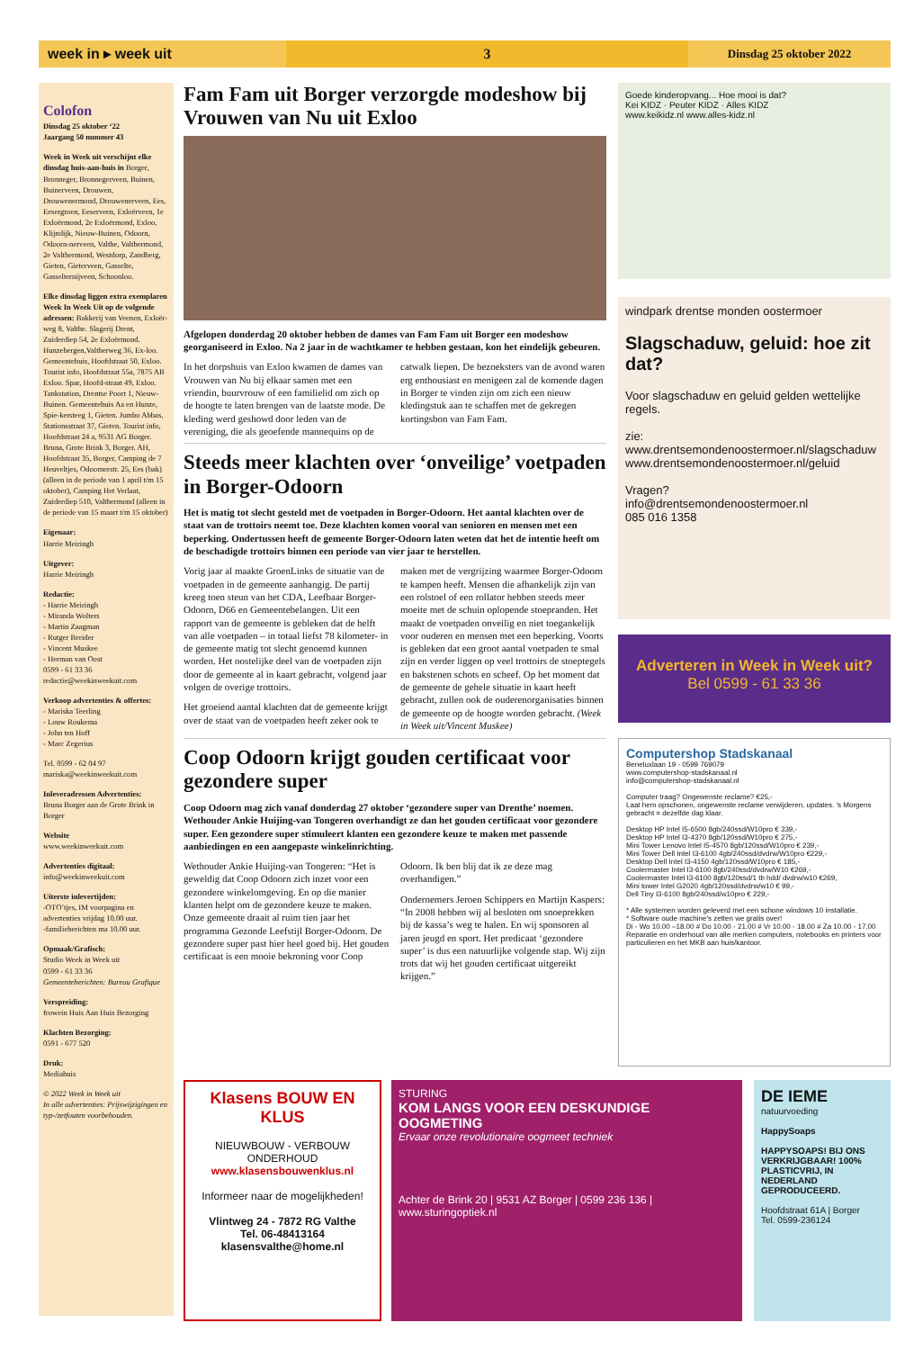week in ▸ week uit
3
Dinsdag 25 oktober 2022
Colofon
Dinsdag 25 oktober ‘22
Jaargang 50 nummer 43
Week in Week uit verschijnt elke dinsdag huis-aan-huis in Borger, Bronneger, Bronnegerveen, Buinen, Buinerveen, Drouwen, Drouwenermond, Drouwenerveen, Ees, Eesergroen, Eeserveen, Exloërveen, 1e Exloërmond, 2e Exloërmond, Exloo, Klijndijk, Nieuw-Buinen, Odoorn, Odoorn-nerveen, Valthe, Valthermond, 2e Valthermond, Westdorp, Zandberg, Gieten, Gieterveen, Gasselte, Gasselternijveen, Schoonloo.
Elke dinsdag liggen extra exemplaren Week In Week Uit op de volgende adressen: Bakkerij van Veenen, Exloër-weg 8, Valthe. Slagerij Drent, Zuiderdiep 54, 2e Exloërmond. Hunzebergen,Valtherweg 36, Ex-loo. Gemeentehuis, Hoofdstraat 50, Exloo. Tourist info, Hoofdstraat 55a, 7875 AB Exloo. Spar, Hoofd-straat 49, Exloo. Tankstation, Drentse Poort 1, Nieuw-Buinen. Gemeentehuis Aa en Hunze, Spie-kersteeg 1, Gieten. Jumbo Abbas, Stationsstraat 37, Gieten. Tourist info, Hoofdstraat 24 a, 9531 AG Borger. Bruna, Grote Brink 3, Borger. AH, Hoofdstraat 35, Borger, Camping de 7 Heuveltjes, Odoornerstr. 25, Ees (bak) (alleen in de periode van 1 april t/m 15 oktober), Camping Het Verlaat, Zuiderdiep 510, Valthermond (alleen in de periode van 15 maart t/m 15 oktober)
Eigenaar:
Harrie Meiringh
Uitgever:
Harrie Meiringh
Redactie:
- Harrie Meiringh
- Miranda Wolters
- Martin Zaagman
- Rutger Breider
- Vincent Muskee
- Herman van Oost
0599 - 61 33 36
redactie@weekinweekuit.com
Verkoop advertenties & offertes:
- Mariska Teerling
- Louw Roukema
- John ten Hoff
- Marc Zegerius
Tel. 0599 - 62 04 97
mariska@weekinweekuit.com
Inleveradressen Advertenties:
Bruna Borger aan de Grote Brink in Borger
Website
www.weekinweekuit.com
Advertenties digitaal:
info@weekinweekuit.com
Uiterste inlevertijden:
-OTO’tjes, IM voorpagina en advertenties vrijdag 10.00 uur.
-familieberichten ma 10.00 uur.
Opmaak/Grafisch:
Studio Week in Week uit
0599 - 61 33 36
Gemeenteberichten: Bureau Grafique
Verspreiding:
frowein Huis Aan Huis Bezorging
Klachten Bezorging:
0591 - 677 520
Druk:
Mediahuis
© 2022 Week in Week uit
In alle advertenties: Prijswijzigingen en typ-/zetfouten voorbehouden.
Fam Fam uit Borger verzorgde modeshow bij Vrouwen van Nu uit Exloo
Afgelopen donderdag 20 oktober hebben de dames van Fam Fam uit Borger een modeshow georganiseerd in Exloo. Na 2 jaar in de wachtkamer te hebben gestaan, kon het eindelijk gebeuren.
In het dorpshuis van Exloo kwamen de dames van Vrouwen van Nu bij elkaar samen met een vriendin, buurvrouw of een familielid om zich op de hoogte te laten brengen van de laatste mode. De kleding werd geshowd door leden van de vereniging, die als geoefende mannequins op de catwalk liepen. De bezoeksters van de avond waren erg enthousiast en menigeen zal de komende dagen in Borger te vinden zijn om zich een nieuw kledingstuk aan te schaffen met de gekregen kortingsbon van Fam Fam.
Steeds meer klachten over ‘onveilige’ voetpaden in Borger-Odoorn
Het is matig tot slecht gesteld met de voetpaden in Borger-Odoorn. Het aantal klachten over de staat van de trottoirs neemt toe. Deze klachten komen vooral van senioren en mensen met een beperking. Ondertussen heeft de gemeente Borger-Odoorn laten weten dat het de intentie heeft om de beschadigde trottoirs binnen een periode van vier jaar te herstellen.
Vorig jaar al maakte GroenLinks de situatie van de voetpaden in de gemeente aanhangig. De partij kreeg toen steun van het CDA, Leefbaar Borger-Odoorn, D66 en Gemeentebelangen. Uit een rapport van de gemeente is gebleken dat de helft van alle voetpaden – in totaal liefst 78 kilometer- in de gemeente matig tot slecht genoemd kunnen worden. Het oostelijke deel van de voetpaden zijn door de gemeente al in kaart gebracht, volgend jaar volgen de overige trottoirs.
Het groeiend aantal klachten dat de gemeente krijgt over de staat van de voetpaden heeft zeker ook te maken met de vergrijzing waarmee Borger-Odoorn te kampen heeft. Mensen die afhankelijk zijn van een rolstoel of een rollator hebben steeds meer moeite met de schuin oplopende stoepranden. Het maakt de voetpaden onveilig en niet toegankelijk voor ouderen en mensen met een beperking. Voorts is gebleken dat een groot aantal voetpaden te smal zijn en verder liggen op veel trottoirs de stoeptegels en bakstenen schots en scheef. Op het moment dat de gemeente de gehele situatie in kaart heeft gebracht, zullen ook de ouderenorganisaties binnen de gemeente op de hoogte worden gebracht. (Week in Week uit/Vincent Muskee)
Coop Odoorn krijgt gouden certificaat voor gezondere super
Coop Odoorn mag zich vanaf donderdag 27 oktober ‘gezondere super van Drenthe’ noemen. Wethouder Ankie Huijing-van Tongeren overhandigt ze dan het gouden certificaat voor gezondere super. Een gezondere super stimuleert klanten een gezondere keuze te maken met passende aanbiedingen en een aangepaste winkelinrichting.
Wethouder Ankie Huijing-van Tongeren: “Het is geweldig dat Coop Odoorn zich inzet voor een gezondere winkelomgeving. En op die manier klanten helpt om de gezondere keuze te maken. Onze gemeente draait al ruim tien jaar het programma Gezonde Leefstijl Borger-Odoorn. De gezondere super past hier heel goed bij. Het gouden certificaat is een mooie bekroning voor Coop Odoorn. Ik ben blij dat ik ze deze mag overhandigen.”
Ondernemers Jeroen Schippers en Martijn Kaspers: “In 2008 hebben wij al besloten om snoeprekken bij de kassa’s weg te halen. En wij sponsoren al jaren jeugd en sport. Het predicaat ‘gezondere super’ is dus een natuurlijke volgende stap. Wij zijn trots dat wij het gouden certificaat uitgereikt krijgen.”
Goede kinderopvang... Hoe mooi is dat?
Kei KIDZ · Peuter KIDZ · Alles KIDZ
www.keikidz.nl www.alles-kidz.nl
windpark drentse monden oostermoer
Slagschaduw, geluid: hoe zit dat?
Voor slagschaduw en geluid gelden wettelijke regels.
zie:
www.drentsemondenoostermoer.nl/slagschaduw
www.drentsemondenoostermoer.nl/geluid
Vragen?
info@drentsemondenoostermoer.nl
085 016 1358
Adverteren in Week in Week uit?
Bel 0599 - 61 33 36
Computershop Stadskanaal
Beneluxlaan 19 - 0599 769079
www.computershop-stadskanaal.nl
info@computershop-stadskanaal.nl
Computer traag? Ongewenste reclame? €25,-
Laat hem opschonen, ongewenste reclame verwijderen, updates. ’s Morgens gebracht = dezelfde dag klaar.
Desktop HP Intel I5-6500 8gb/240ssd/W10pro € 339,-
Desktop HP Intel I3-4370 8gb/120ssd/W10pro € 275,-
Mini Tower Lenovo Intel I5-4570 8gb/120ssd/W10pro € 239,-
Mini Tower Dell Intel I3-6100 4gb/240ssd/dvdrw/W10pro €229,-
Desktop Dell Intel I3-4150 4gb/120ssd/W10pro € 185,-
Coolermaster Intel I3-6100 8gb/240ssd/dvdrw/W10 €269,-
Coolermaster Intel I3-6100 8gb/120ssd/1 tb hdd/ dvdrw/w10 €269,
Mini tower Intel G2020 4gb/120ssd/dvdrw/w10 € 99,-
Dell Tiny I3-6100 8gb/240ssd/w10pro € 229,-
* Alle systemen worden geleverd met een schone windows 10 installatie.
* Software oude machine's zetten we gratis over!
Di - Wo 10.00 –18.00 # Do 10.00 - 21.00 # Vr 10.00 - 18.00 # Za 10.00 - 17.00
Reparatie en onderhoud van alle merken computers, notebooks en printers voor particulieren en het MKB aan huis/kantoor.
Klasens BOUW EN KLUS
NIEUWBOUW - VERBOUW
ONDERHOUD
www.klasensbouwenklus.nl
Informeer naar de mogelijkheden!
Vlintweg 24 - 7872 RG Valthe
Tel. 06-48413164
klasensvalthe@home.nl
STURING
KOM LANGS VOOR EEN DESKUNDIGE OOGMETING
Ervaar onze revolutionaire oogmeet techniek
Achter de Brink 20 | 9531 AZ Borger | 0599 236 136 | www.sturingoptiek.nl
DE IEME
natuurvoeding
HappySoaps
HAPPYSOAPS! BIJ ONS VERKRIJGBAAR! 100% PLASTICVRIJ, IN NEDERLAND GEPRODUCEERD.
Hoofdstraat 61A | Borger
Tel. 0599-236124